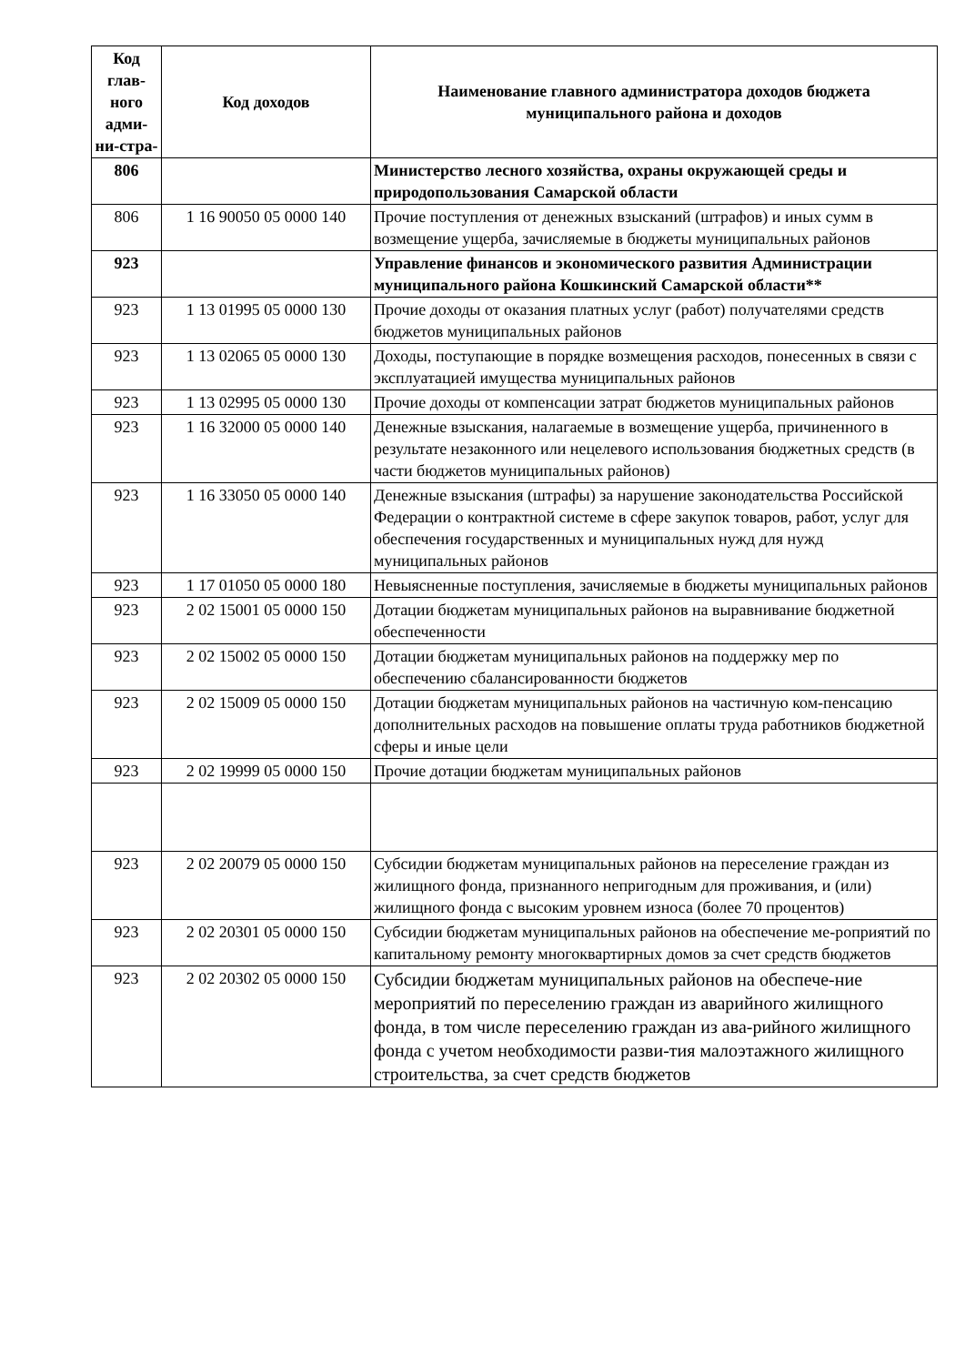| Код глав-ного адми-ни-стра- | Код доходов | Наименование главного администратора доходов бюджета муниципального района и доходов |
| --- | --- | --- |
| 806 | | Министерство лесного хозяйства, охраны окружающей среды и природопользования Самарской области |
| 806 | 1 16 90050 05 0000 140 | Прочие поступления от денежных взысканий (штрафов) и иных сумм в возмещение ущерба, зачисляемые в бюджеты муниципальных районов |
| 923 | | Управление финансов и экономического развития Администрации муниципального района Кошкинский Самарской области** |
| 923 | 1 13 01995 05 0000 130 | Прочие доходы от оказания платных услуг (работ) получателями средств бюджетов муниципальных районов |
| 923 | 1 13 02065 05 0000 130 | Доходы, поступающие в порядке возмещения расходов, понесенных в связи с эксплуатацией имущества муниципальных районов |
| 923 | 1 13 02995 05 0000 130 | Прочие доходы от компенсации затрат бюджетов муниципальных районов |
| 923 | 1 16 32000 05 0000 140 | Денежные взыскания, налагаемые в возмещение ущерба, причиненного в результате незаконного или нецелевого использования бюджетных средств (в части бюджетов муниципальных районов) |
| 923 | 1 16 33050 05 0000 140 | Денежные взыскания (штрафы) за нарушение законодательства Российской Федерации о контрактной системе в сфере закупок товаров, работ, услуг для обеспечения государственных и муниципальных нужд для нужд муниципальных районов |
| 923 | 1 17 01050 05 0000 180 | Невыясненные поступления, зачисляемые в бюджеты муниципальных районов |
| 923 | 2 02 15001 05 0000 150 | Дотации бюджетам муниципальных районов на выравнивание бюджетной обеспеченности |
| 923 | 2 02 15002 05 0000 150 | Дотации бюджетам муниципальных районов на поддержку мер по обеспечению сбалансированности бюджетов |
| 923 | 2 02 15009 05 0000 150 | Дотации бюджетам муниципальных районов на частичную ком-пенсацию дополнительных расходов на повышение оплаты труда работников бюджетной сферы и иные цели |
| 923 | 2 02 19999 05 0000 150 | Прочие дотации бюджетам муниципальных районов |
| 923 | 2 02 20079 05 0000 150 | Субсидии бюджетам муниципальных районов на переселение граждан из жилищного фонда, признанного непригодным для проживания, и (или) жилищного фонда с высоким уровнем износа (более 70 процентов) |
| 923 | 2 02 20301 05 0000 150 | Субсидии бюджетам муниципальных районов на обеспечение ме-роприятий по капитальному ремонту многоквартирных домов за счет средств бюджетов |
| 923 | 2 02 20302 05 0000 150 | Субсидии бюджетам муниципальных районов на обеспече-ние мероприятий по переселению граждан из аварийного жилищного фонда, в том числе переселению граждан из ава-рийного жилищного фонда с учетом необходимости разви-тия малоэтажного жилищного строительства, за счет средств бюджетов |